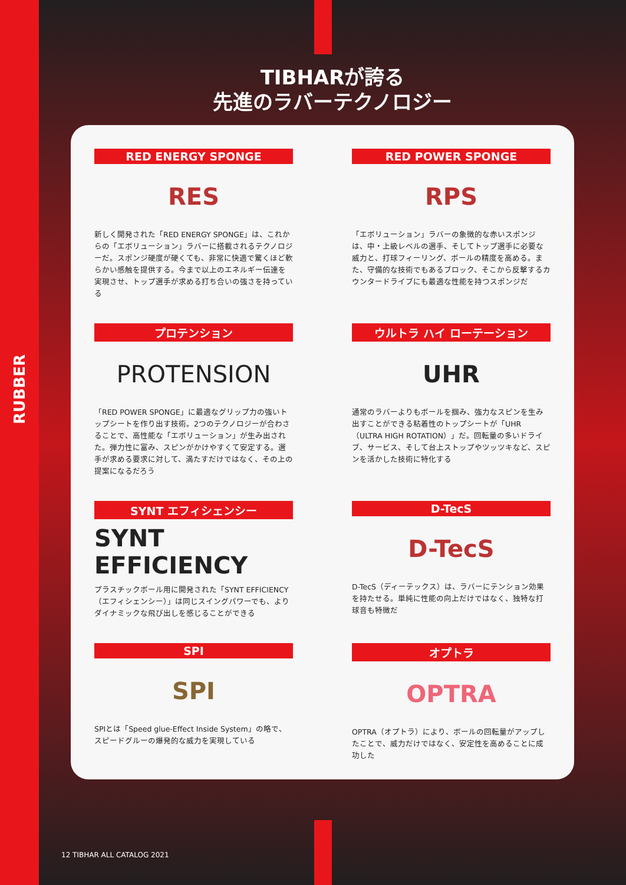RUBBER
TIBHARが誇る
先進のラバーテクノロジー
RED ENERGY SPONGE
RES
新しく開発された「RED ENERGY SPONGE」は、これからの「エボリューション」ラバーに搭載されるテクノロジーだ。スポンジ硬度が硬くても、非常に快適で驚くほど軟らかい感触を提供する。今まで以上のエネルギー伝達を実現させ、トップ選手が求める打ち合いの強さを持っている
RED POWER SPONGE
RPS
「エボリューション」ラバーの象徴的な赤いスポンジは、中・上級レベルの選手、そしてトップ選手に必要な威力と、打球フィーリング、ボールの精度を高める。また、守備的な技術でもあるブロック、そこから反撃するカウンタードライブにも最適な性能を持つスポンジだ
プロテンション
PROTENSION
「RED POWER SPONGE」に最適なグリップ力の強いトップシートを作り出す技術。2つのテクノロジーが合わさることで、高性能な「エボリューション」が生み出された。弾力性に富み、スピンがかけやすくて安定する。選手が求める要求に対して、満たすだけではなく、その上の提案になるだろう
ウルトラ ハイ ローテーション
UHR
通常のラバーよりもボールを掴み、強力なスピンを生み出すことができる粘着性のトップシートが「UHR（ULTRA HIGH ROTATION）」だ。回転量の多いドライブ、サービス、そして台上ストップやツッツキなど、スピンを活かした技術に特化する
SYNT エフィシェンシー
SYNT EFFICIENCY
プラスチックボール用に開発された「SYNT EFFICIENCY（エフィシェンシー）」は同じスイングパワーでも、よりダイナミックな飛び出しを感じることができる
D-TecS
D-TecS
D-TecS（ディーテックス）は、ラバーにテンション効果を持たせる。単純に性能の向上だけではなく、独特な打球音も特徴だ
SPI
SPI
SPIとは「Speed glue-Effect Inside System」の略で、スピードグルーの爆発的な威力を実現している
オプトラ
OPTRA
OPTRA（オプトラ）により、ボールの回転量がアップしたことで、威力だけではなく、安定性を高めることに成功した
12 TIBHAR ALL CATALOG 2021